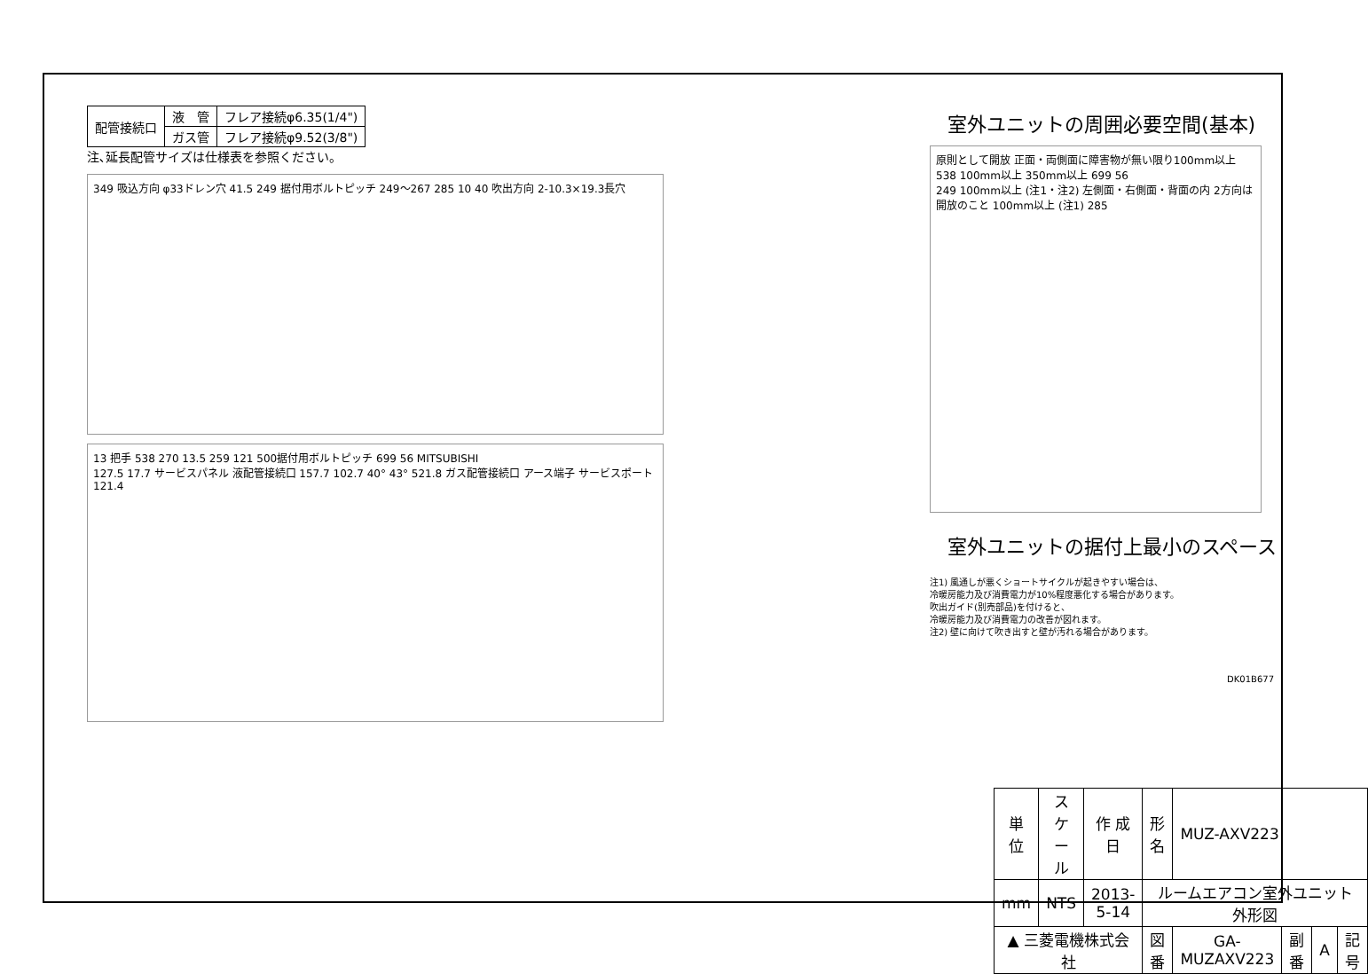| 配管接続口 | 液 管 | フレア接続φ6.35(1/4") |
| | ガス管 | フレア接続φ9.52(3/8") |
注､延長配管サイズは仕様表を参照ください。
349 吸込方向 φ33ドレン穴 41.5 249 据付用ボルトピッチ 249～267 285 10 40 吹出方向 2-10.3×19.3長穴
13 把手 538 270 13.5 259 121 500据付用ボルトピッチ 699 56 MITSUBISHI
127.5 17.7 サービスパネル 液配管接続口 157.7 102.7 40° 43° 521.8 ガス配管接続口 アース端子 サービスポート 121.4
室外ユニットの周囲必要空間(基本)
原則として開放 正面・両側面に障害物が無い限り100mm以上 538 100mm以上 350mm以上 699 56
249 100mm以上 (注1・注2) 左側面・右側面・背面の内 2方向は開放のこと 100mm以上 (注1) 285
室外ユニットの据付上最小のスペース
注1) 風通しが悪くショートサイクルが起きやすい場合は、
冷暖房能力及び消費電力が10%程度悪化する場合があります。
吹出ガイド(別売部品)を付けると、
冷暖房能力及び消費電力の改善が図れます。
注2) 壁に向けて吹き出すと壁が汚れる場合があります。
DK01B677
| 単 位 | スケール | 作 成 日 | 形 名 | MUZ-AXV223 | | | |
| mm | NTS | 2013-5-14 | ルームエアコン室外ユニット外形図 | | | | |
| ▲ 三菱電機株式会社 | | | 図 番 | GA-MUZAXV223 | 副番 | A | 記号 |